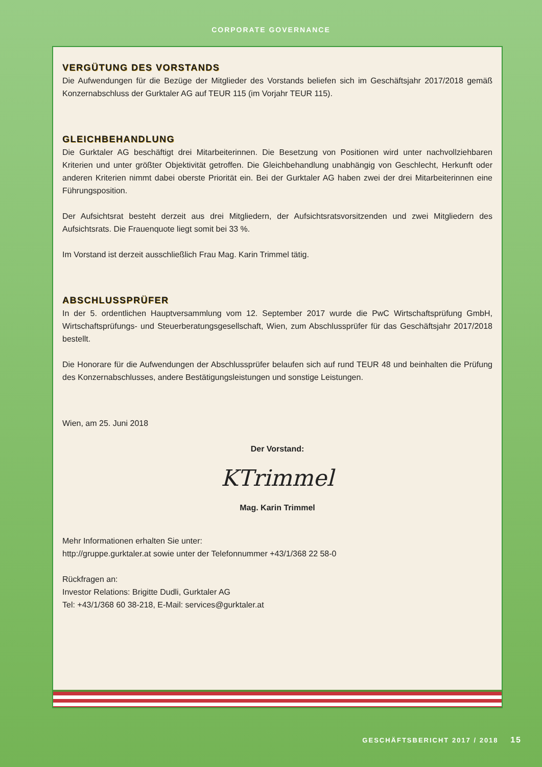CORPORATE GOVERNANCE
VERGÜTUNG DES VORSTANDS
Die Aufwendungen für die Bezüge der Mitglieder des Vorstands beliefen sich im Geschäftsjahr 2017/2018 gemäß Konzernabschluss der Gurktaler AG auf TEUR 115 (im Vorjahr TEUR 115).
GLEICHBEHANDLUNG
Die Gurktaler AG beschäftigt drei Mitarbeiterinnen. Die Besetzung von Positionen wird unter nachvollziehbaren Kriterien und unter größter Objektivität getroffen. Die Gleichbehandlung unabhängig von Geschlecht, Herkunft oder anderen Kriterien nimmt dabei oberste Priorität ein. Bei der Gurktaler AG haben zwei der drei Mitarbeiterinnen eine Führungsposition.
Der Aufsichtsrat besteht derzeit aus drei Mitgliedern, der Aufsichtsratsvorsitzenden und zwei Mitgliedern des Aufsichtsrats. Die Frauenquote liegt somit bei 33 %.
Im Vorstand ist derzeit ausschließlich Frau Mag. Karin Trimmel tätig.
ABSCHLUSSPRÜFER
In der 5. ordentlichen Hauptversammlung vom 12. September 2017 wurde die PwC Wirtschaftsprüfung GmbH, Wirtschaftsprüfungs- und Steuerberatungsgesellschaft, Wien, zum Abschlussprüfer für das Geschäftsjahr 2017/2018 bestellt.
Die Honorare für die Aufwendungen der Abschlussprüfer belaufen sich auf rund TEUR 48 und beinhalten die Prüfung des Konzernabschlusses, andere Bestätigungsleistungen und sonstige Leistungen.
Wien, am 25. Juni 2018
Der Vorstand:
KTrimmel
Mag. Karin Trimmel
Mehr Informationen erhalten Sie unter:
http://gruppe.gurktaler.at sowie unter der Telefonnummer +43/1/368 22 58-0
Rückfragen an:
Investor Relations: Brigitte Dudli, Gurktaler AG
Tel: +43/1/368 60 38-218, E-Mail: services@gurktaler.at
GESCHÄFTSBERICHT 2017 / 2018 15